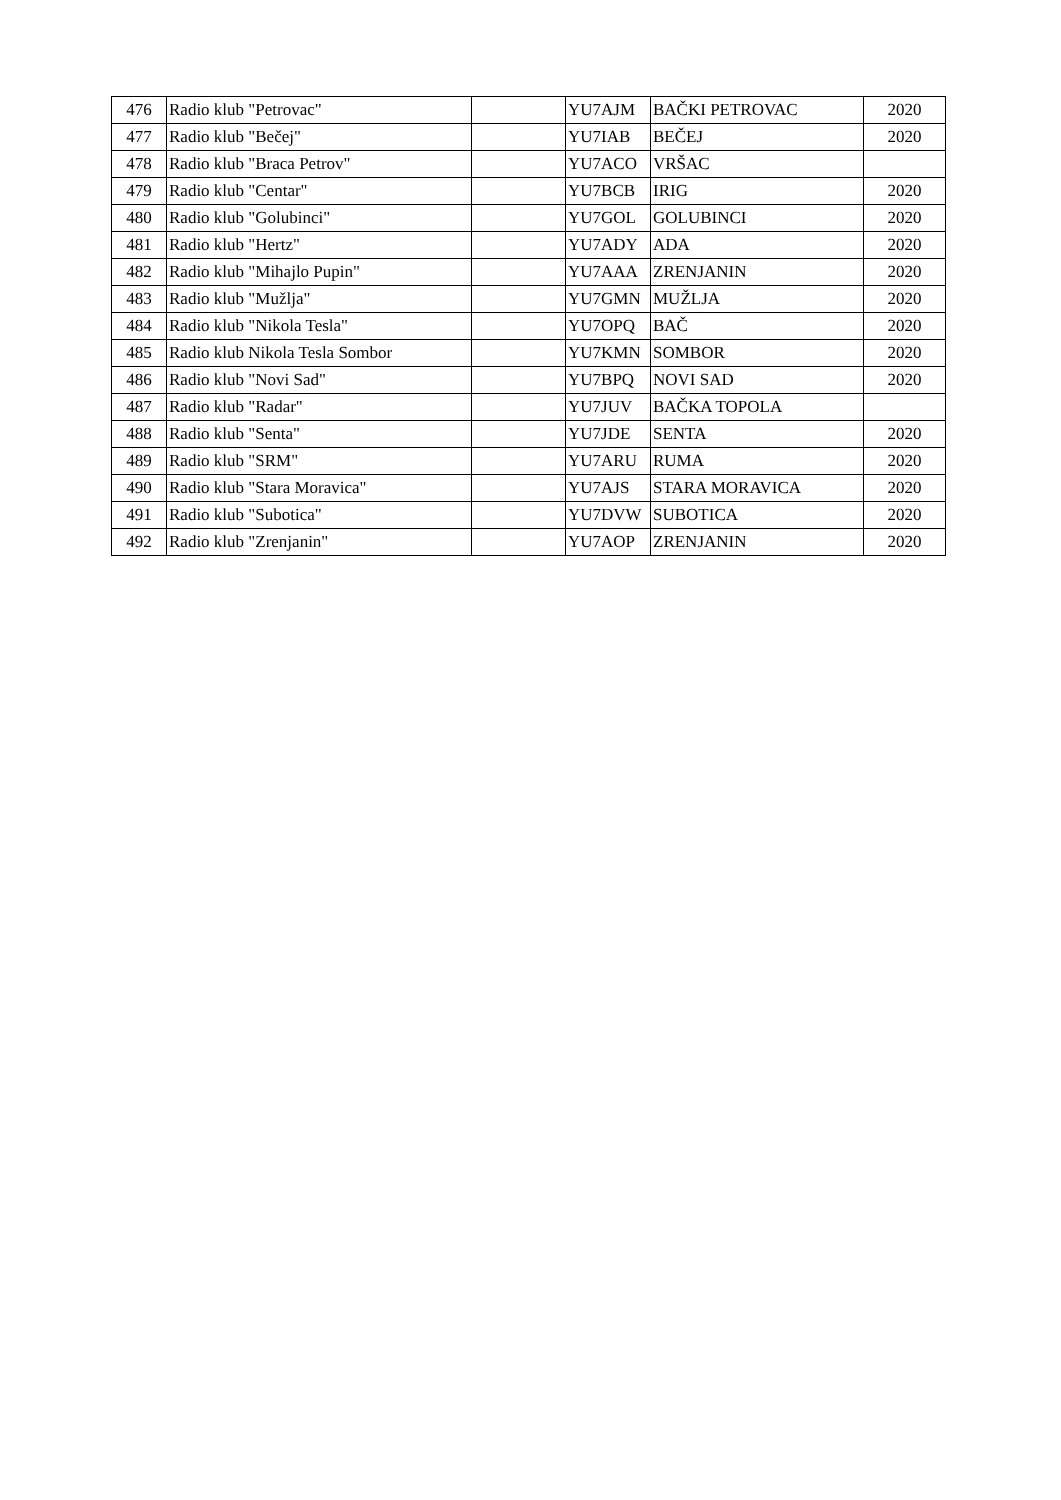| 476 | Radio klub "Petrovac" | | YU7AJM | BAČKI PETROVAC | 2020 |
| 477 | Radio klub "Bečej" | | YU7IAB | BEČEJ | 2020 |
| 478 | Radio klub "Braca Petrov" | | YU7ACO | VRŠAC | |
| 479 | Radio klub "Centar" | | YU7BCB | IRIG | 2020 |
| 480 | Radio klub "Golubinci" | | YU7GOL | GOLUBINCI | 2020 |
| 481 | Radio klub "Hertz" | | YU7ADY | ADA | 2020 |
| 482 | Radio klub "Mihajlo Pupin" | | YU7AAA | ZRENJANIN | 2020 |
| 483 | Radio klub "Mužlja" | | YU7GMN | MUŽLJA | 2020 |
| 484 | Radio klub "Nikola Tesla" | | YU7OPQ | BAČ | 2020 |
| 485 | Radio klub Nikola Tesla Sombor | | YU7KMN | SOMBOR | 2020 |
| 486 | Radio klub "Novi Sad" | | YU7BPQ | NOVI SAD | 2020 |
| 487 | Radio klub "Radar" | | YU7JUV | BAČKA TOPOLA | |
| 488 | Radio klub "Senta" | | YU7JDE | SENTA | 2020 |
| 489 | Radio klub "SRM" | | YU7ARU | RUMA | 2020 |
| 490 | Radio klub "Stara Moravica" | | YU7AJS | STARA MORAVICA | 2020 |
| 491 | Radio klub "Subotica" | | YU7DVW | SUBOTICA | 2020 |
| 492 | Radio klub "Zrenjanin" | | YU7AOP | ZRENJANIN | 2020 |